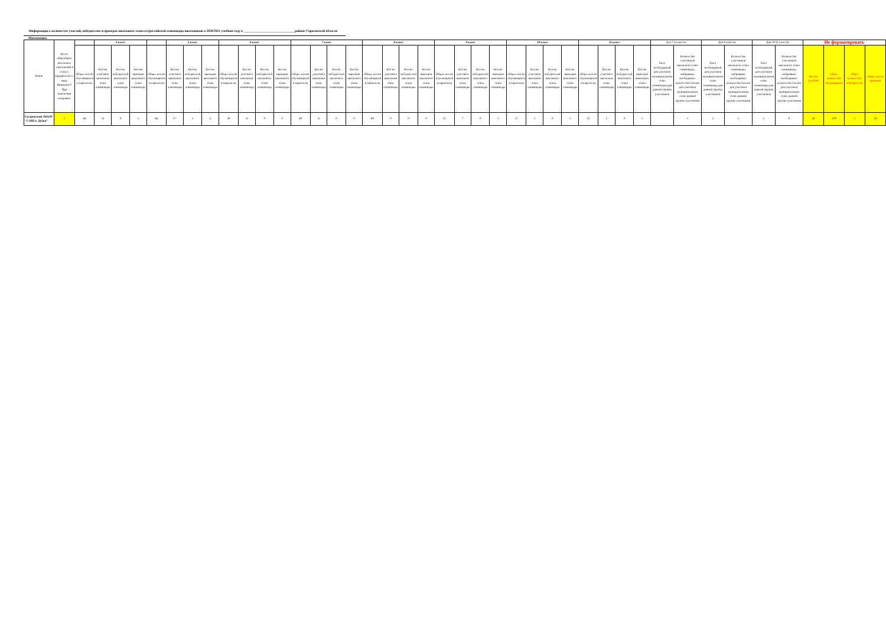Информация о количестве участий, победителях и призерах школьного этапа всероссийской олимпиады школьников в 2020/2021 учебном году в _______________________________ районе Саратовской области
Математика
| Район | Всего общеобразо вательных учреждений в статусе юридическо го лица. Внимание!! При изменении исправить | | 4 класс | | | | 5 класс | | | 6 класс | | | | 7 класс | | | | 8 класс | | | | 9 класс | | | | 10 класс | | | | 11 класс | | | | Для 7-8 классов | | Для 9 классов | | Для 10-11 классов | | Не форматировать | | | |
| --- | --- | --- | --- | --- | --- | --- | --- | --- | --- | --- | --- | --- | --- | --- | --- | --- | --- | --- | --- | --- | --- | --- | --- | --- | --- | --- | --- | --- | --- | --- | --- | --- | --- | --- | --- | --- | --- | --- | --- | --- | --- | --- | --- |
| | | Общее кол-во обучающихся в параллели | Кол-во участий в школьном этапе олимпиады | Кол-во победителей школьного этапа олимпиады | Кол-во призеров школьного этапа олимпиады | Общее кол-во обучающихся в параллели | Кол-во участий в школьном этапе олимпиады | Кол-во победителей школьного этапа олимпиады | Кол-во призеров школьного этапа олимпиады | Общее кол-во обучающихся в параллели | Кол-во участий в школьном этапе олимпиады | Кол-во победителей школьного этапа олимпиады | Кол-во призеров школьного этапа олимпиады | Общее кол-во обучающихся в параллели | Кол-во участий в школьном этапе олимпиады | Кол-во победителей школьного этапа олимпиады | Кол-во призеров школьного этапа олимпиады | Общее кол-во обучающихся в параллели | Кол-во участий в школьном этапе олимпиады | Кол-во победителей школьного этапа олимпиады | Кол-во призеров школьного этапа олимпиады | Общее кол-во обучающихся в параллели | Кол-во участий в школьном этапе олимпиады | Кол-во победителей школьного этапа олимпиады | Кол-во призеров школьного этапа олимпиады | Общее кол-во обучающихся в параллели | Кол-во участий в школьном этапе олимпиады | Кол-во победителей школьного этапа олимпиады | Кол-во призеров школьного этапа олимпиады | Общее кол-во обучающихся в параллели | Кол-во участий в школьном этапе олимпиады | Кол-во победителей школьного этапа олимпиады | Кол-во призеров школьного этапа олимпиады | Балл необходимый для участия в муниципальном этапе олимпиады для данной группы участников | Количество участников школьного этапа олимпиады, набравших необходимое количество баллов для участия в муниципальном этапе данной группы участников | Балл необходимый для участия в муниципальном этапе олимпиады для данной группы участников | Количество участников школьного этапа олимпиады, набравших необходимое количество баллов для участия в муниципальном этапе данной группы участников | Балл необходимый для участия в муниципальном этапе олимпиады для данной группы участников | Количество участников школьного этапа олимпиады, набравших необходимое количество баллов для участия в муниципальном этапе данной группы участников | Кол-во участий | общее количество обучающихся | общее количество победителей | общее кол-во призеров |
| Гагаринский /МАОУ "СОШ п. Дубки" | 1 | 68 | 11 | 0 | 3 | 66 | 17 | 1 | 4 | 59 | 8 | 0 | 0 | 60 | 6 | 0 | 0 | 69 | 0 | 0 | 0 | 57 | 7 | 0 | 1 | 27 | 2 | 0 | 1 | 23 | 2 | 0 | 1 | | 1 | 5 | 2 | 5 | 0 | 42 | 379 | 1 | 10 |